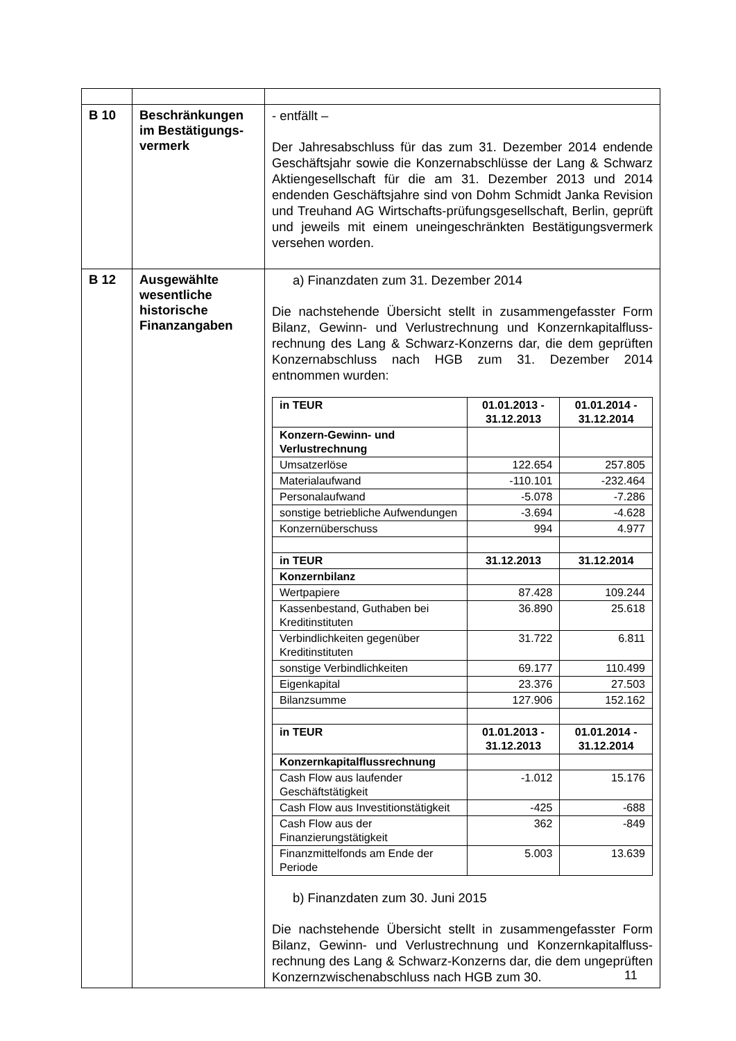| B 10 | Beschränkungen im Bestätigungs-vermerk | - entfällt – Der Jahresabschluss für das zum 31. Dezember 2014 endende Geschäftsjahr sowie die Konzernabschlüsse der Lang & Schwarz Aktiengesellschaft für die am 31. Dezember 2013 und 2014 endenden Geschäftsjahre sind von Dohm Schmidt Janka Revision und Treuhand AG Wirtschafts-prüfungsgesellschaft, Berlin, geprüft und jeweils mit einem uneingeschränkten Bestätigungsvermerk versehen worden. |
| B 12 | Ausgewählte wesentliche historische Finanzangaben | a) Finanzdaten zum 31. Dezember 2014 Die nachstehende Übersicht stellt in zusammengefasster Form Bilanz, Gewinn- und Verlustrechnung und Konzernkapitalfluss-rechnung des Lang & Schwarz-Konzerns dar, die dem geprüften Konzernabschluss nach HGB zum 31. Dezember 2014 entnommen wurden: / in TEUR / 01.01.2013 - 31.12.2013 / 01.01.2014 - 31.12.2014 / / Konzern-Gewinn- und Verlustrechnung / / / / Umsatzerlöse / 122.654 / 257.805 / / Materialaufwand / -110.101 / -232.464 / / Personalaufwand / -5.078 / -7.286 / / sonstige betriebliche Aufwendungen / -3.694 / -4.628 / / Konzernüberschuss / 994 / 4.977 / / in TEUR / 31.12.2013 / 31.12.2014 / / Konzernbilanz / / / / Wertpapiere / 87.428 / 109.244 / / Kassenbestand, Guthaben bei Kreditinstituten / 36.890 / 25.618 / / Verbindlichkeiten gegenüber Kreditinstituten / 31.722 / 6.811 / / sonstige Verbindlichkeiten / 69.177 / 110.499 / / Eigenkapital / 23.376 / 27.503 / / Bilanzsumme / 127.906 / 152.162 / / in TEUR / 01.01.2013 - 31.12.2013 / 01.01.2014 - 31.12.2014 / / Konzernkapitalflussrechnung / / / / Cash Flow aus laufender Geschäftstätigkeit / -1.012 / 15.176 / / Cash Flow aus Investitionstätigkeit / -425 / -688 / / Cash Flow aus der Finanzierungstätigkeit / 362 / -849 / / Finanzmittelfonds am Ende der Periode / 5.003 / 13.639 / b) Finanzdaten zum 30. Juni 2015 Die nachstehende Übersicht stellt in zusammengefasster Form Bilanz, Gewinn- und Verlustrechnung und Konzernkapitalfluss-rechnung des Lang & Schwarz-Konzerns dar, die dem ungeprüften Konzernzwischenabschluss nach HGB zum 30. |
11